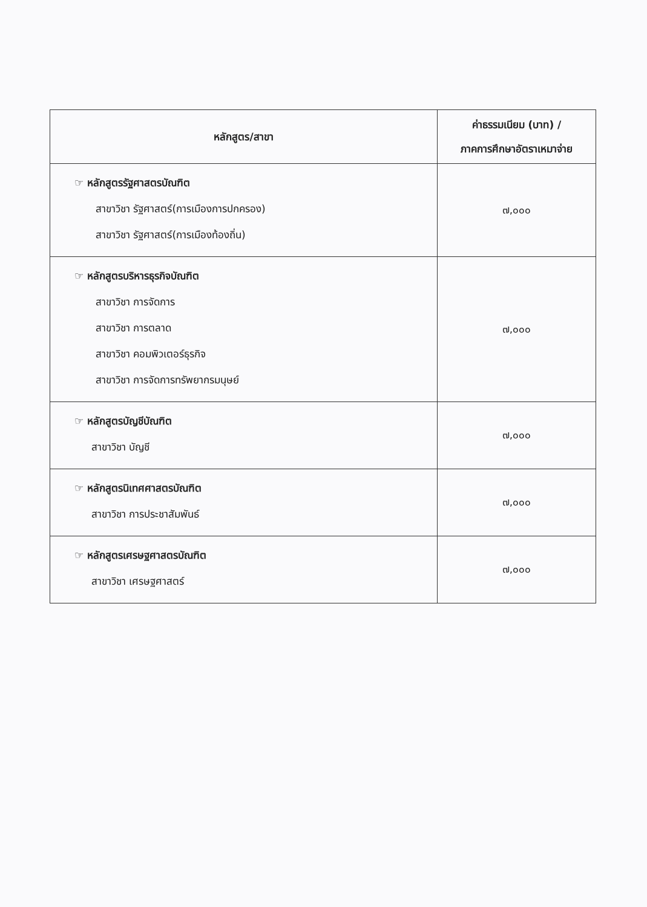| หลักสูตร/สาขา | ค่าธรรมเนียม (บาท) / ภาคการศึกษาอัตราเหมาจ่าย |
| --- | --- |
| ☞ หลักสูตรรัฐศาสตรบัณฑิต สาขาวิชา รัฐศาสตร์(การเมืองการปกครอง) สาขาวิชา รัฐศาสตร์(การเมืองท้องถิ่น) | ๗,๐๐๐ |
| ☞ หลักสูตรบริหารธุรกิจบัณฑิต สาขาวิชา การจัดการ สาขาวิชา การตลาด สาขาวิชา คอมพิวเตอร์ธุรกิจ สาขาวิชา การจัดการทรัพยากรมนุษย์ | ๗,๐๐๐ |
| ☞ หลักสูตรบัญชีบัณฑิต สาขาวิชา บัญชี | ๗,๐๐๐ |
| ☞ หลักสูตรนิเทศศาสตรบัณฑิต สาขาวิชา การประชาสัมพันธ์ | ๗,๐๐๐ |
| ☞ หลักสูตรเศรษฐศาสตรบัณฑิต สาขาวิชา เศรษฐศาสตร์ | ๗,๐๐๐ |